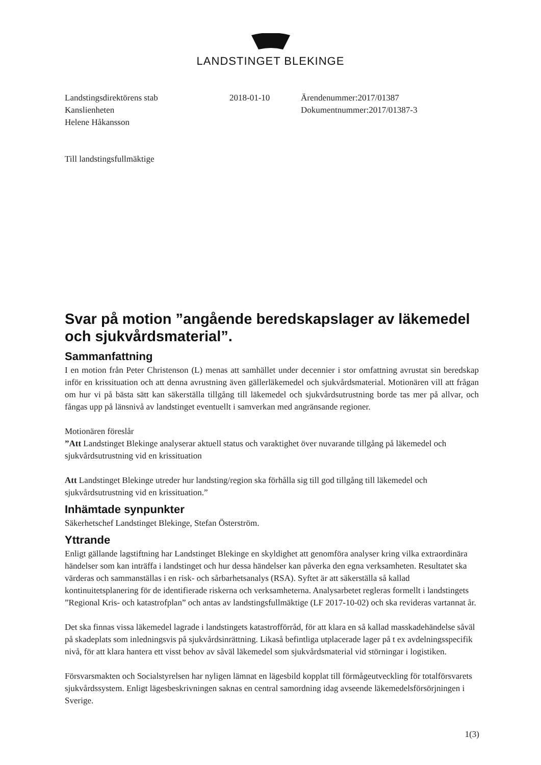LANDSTINGET BLEKINGE
Landstingsdirektörens stab
Kanslienheten
Helene Håkansson
2018-01-10 Ärendenummer:2017/01387
Dokumentnummer:2017/01387-3
Till landstingsfullmäktige
Svar på motion ”angående beredskapslager av läkemedel och sjukvårdsmaterial”.
Sammanfattning
I en motion från Peter Christenson (L) menas att samhället under decennier i stor omfattning avrustat sin beredskap inför en krissituation och att denna avrustning även gällerläkemedel och sjukvårdsmaterial. Motionären vill att frågan om hur vi på bästa sätt kan säkerställa tillgång till läkemedel och sjukvårdsutrustning borde tas mer på allvar, och fångas upp på länsnivå av landstinget eventuellt i samverkan med angränsande regioner.
Motionären föreslår
”Att Landstinget Blekinge analyserar aktuell status och varaktighet över nuvarande tillgång på läkemedel och sjukvårdsutrustning vid en krissituation
Att Landstinget Blekinge utreder hur landsting/region ska förhålla sig till god tillgång till läkemedel och sjukvårdsutrustning vid en krissituation.”
Inhämtade synpunkter
Säkerhetschef Landstinget Blekinge, Stefan Österström.
Yttrande
Enligt gällande lagstiftning har Landstinget Blekinge en skyldighet att genomföra analyser kring vilka extraordinära händelser som kan inträffa i landstinget och hur dessa händelser kan påverka den egna verksamheten. Resultatet ska värderas och sammanställas i en risk- och sårbarhetsanalys (RSA). Syftet är att säkerställa så kallad kontinuitetsplanering för de identifierade riskerna och verksamheterna. Analysarbetet regleras formellt i landstingets ”Regional Kris- och katastrofplan” och antas av landstingsfullmäktige (LF 2017-10-02) och ska revideras vartannat år.
Det ska finnas vissa läkemedel lagrade i landstingets katastrofförråd, för att klara en så kallad masskadehändelse såväl på skadeplats som inledningsvis på sjukvårdsinrättning. Likaså befintliga utplacerade lager på t ex avdelningsspecifik nivå, för att klara hantera ett visst behov av såväl läkemedel som sjukvårdsmaterial vid störningar i logistiken.
Försvarsmakten och Socialstyrelsen har nyligen lämnat en lägesbild kopplat till förmågeutveckling för totalförsvarets sjukvårdssystem. Enligt lägesbeskrivningen saknas en central samordning idag avseende läkemedelsförsörjningen i Sverige.
1(3)